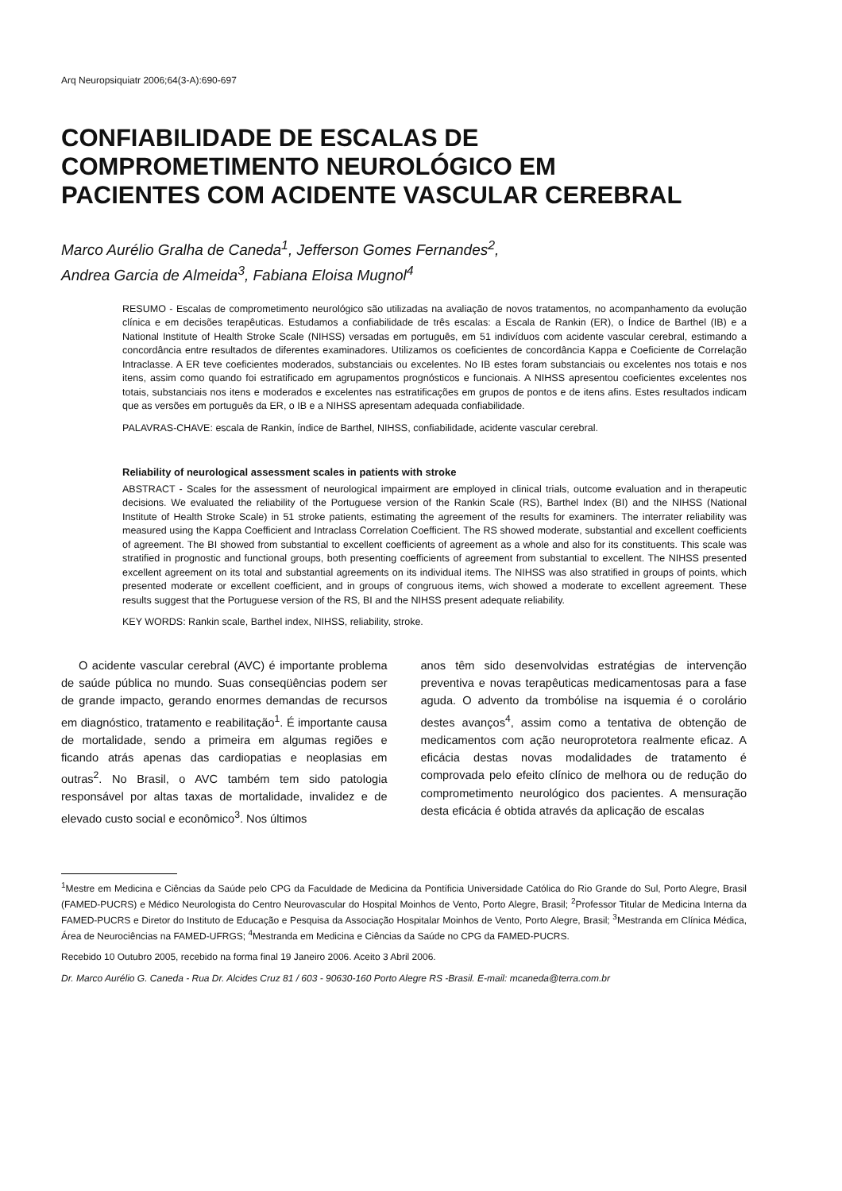Arq Neuropsiquiatr 2006;64(3-A):690-697
CONFIABILIDADE DE ESCALAS DE
COMPROMETIMENTO NEUROLÓGICO EM
PACIENTES COM ACIDENTE VASCULAR CEREBRAL
Marco Aurélio Gralha de Caneda<sup>1</sup>, Jefferson Gomes Fernandes<sup>2</sup>,
Andrea Garcia de Almeida<sup>3</sup>, Fabiana Eloisa Mugnol<sup>4</sup>
RESUMO - Escalas de comprometimento neurológico são utilizadas na avaliação de novos tratamentos, no acompanhamento da evolução clínica e em decisões terapêuticas. Estudamos a confiabilidade de três escalas: a Escala de Rankin (ER), o Índice de Barthel (IB) e a National Institute of Health Stroke Scale (NIHSS) versadas em português, em 51 indivíduos com acidente vascular cerebral, estimando a concordância entre resultados de diferentes examinadores. Utilizamos os coeficientes de concordância Kappa e Coeficiente de Correlação Intraclasse. A ER teve coeficientes moderados, substanciais ou excelentes. No IB estes foram substanciais ou excelentes nos totais e nos itens, assim como quando foi estratificado em agrupamentos prognósticos e funcionais. A NIHSS apresentou coeficientes excelentes nos totais, substanciais nos itens e moderados e excelentes nas estratificações em grupos de pontos e de itens afins. Estes resultados indicam que as versões em português da ER, o IB e a NIHSS apresentam adequada confiabilidade.
PALAVRAS-CHAVE: escala de Rankin, índice de Barthel, NIHSS, confiabilidade, acidente vascular cerebral.
Reliability of neurological assessment scales in patients with stroke
ABSTRACT - Scales for the assessment of neurological impairment are employed in clinical trials, outcome evaluation and in therapeutic decisions. We evaluated the reliability of the Portuguese version of the Rankin Scale (RS), Barthel Index (BI) and the NIHSS (National Institute of Health Stroke Scale) in 51 stroke patients, estimating the agreement of the results for examiners. The interrater reliability was measured using the Kappa Coefficient and Intraclass Correlation Coefficient. The RS showed moderate, substantial and excellent coefficients of agreement. The BI showed from substantial to excellent coefficients of agreement as a whole and also for its constituents. This scale was stratified in prognostic and functional groups, both presenting coefficients of agreement from substantial to excellent. The NIHSS presented excellent agreement on its total and substantial agreements on its individual items. The NIHSS was also stratified in groups of points, which presented moderate or excellent coefficient, and in groups of congruous items, wich showed a moderate to excellent agreement. These results suggest that the Portuguese version of the RS, BI and the NIHSS present adequate reliability.
KEY WORDS: Rankin scale, Barthel index, NIHSS, reliability, stroke.
O acidente vascular cerebral (AVC) é importante problema de saúde pública no mundo. Suas conseqüências podem ser de grande impacto, gerando enormes demandas de recursos em diagnóstico, tratamento e reabilitação<sup>1</sup>. É importante causa de mortalidade, sendo a primeira em algumas regiões e ficando atrás apenas das cardiopatias e neoplasias em outras<sup>2</sup>. No Brasil, o AVC também tem sido patologia responsável por altas taxas de mortalidade, invalidez e de elevado custo social e econômico<sup>3</sup>. Nos últimos
anos têm sido desenvolvidas estratégias de intervenção preventiva e novas terapêuticas medicamentosas para a fase aguda. O advento da trombólise na isquemia é o corolário destes avanços<sup>4</sup>, assim como a tentativa de obtenção de medicamentos com ação neuroprotetora realmente eficaz. A eficácia destas novas modalidades de tratamento é comprovada pelo efeito clínico de melhora ou de redução do comprometimento neurológico dos pacientes. A mensuração desta eficácia é obtida através da aplicação de escalas
<sup>1</sup> Mestre em Medicina e Ciências da Saúde pelo CPG da Faculdade de Medicina da Pontíficia Universidade Católica do Rio Grande do Sul, Porto Alegre, Brasil (FAMED-PUCRS) e Médico Neurologista do Centro Neurovascular do Hospital Moinhos de Vento, Porto Alegre, Brasil; <sup>2</sup>Professor Titular de Medicina Interna da FAMED-PUCRS e Diretor do Instituto de Educação e Pesquisa da Associação Hospitalar Moinhos de Vento, Porto Alegre, Brasil; <sup>3</sup>Mestranda em Clínica Médica, Área de Neurociências na FAMED-UFRGS; <sup>4</sup>Mestranda em Medicina e Ciências da Saúde no CPG da FAMED-PUCRS.
Recebido 10 Outubro 2005, recebido na forma final 19 Janeiro 2006. Aceito 3 Abril 2006.
Dr. Marco Aurélio G. Caneda - Rua Dr. Alcides Cruz 81 / 603 - 90630-160 Porto Alegre RS -Brasil. E-mail: mcaneda@terra.com.br